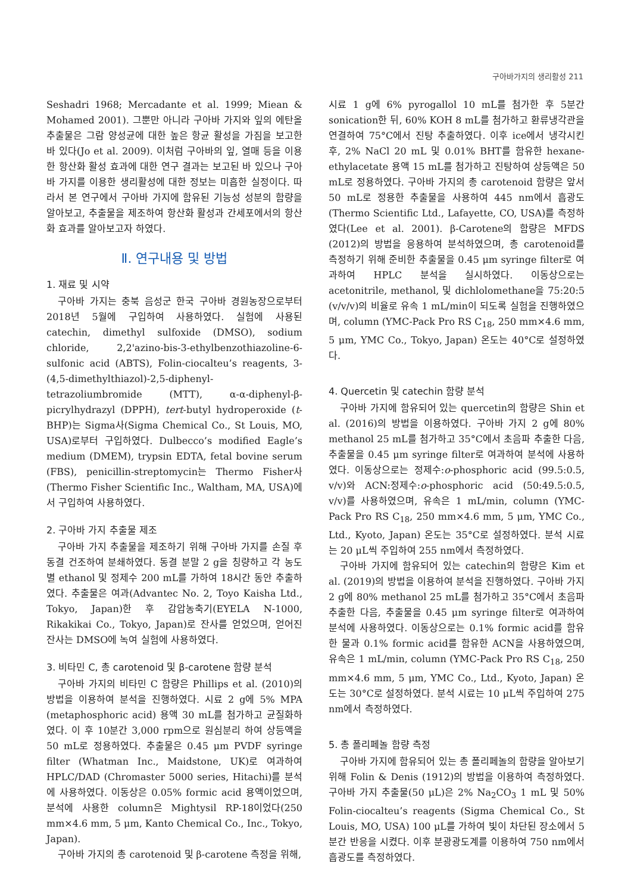구아바가지의 생리활성 211
Seshadri 1968; Mercadante et al. 1999; Miean & Mohamed 2001). 그뿐만 아니라 구아바 가지와 잎의 에탄올 추출물은 그람 양성균에 대한 높은 항균 활성을 가짐을 보고한 바 있다(Jo et al. 2009). 이처럼 구아바의 잎, 열매 등을 이용한 항산화 활성 효과에 대한 연구 결과는 보고된 바 있으나 구아바 가지를 이용한 생리활성에 대한 정보는 미흡한 실정이다. 따라서 본 연구에서 구아바 가지에 함유된 기능성 성분의 함량을 알아보고, 추출물을 제조하여 항산화 활성과 간세포에서의 항산화 효과를 알아보고자 하였다.
Ⅱ. 연구내용 및 방법
1. 재료 및 시약
구아바 가지는 충북 음성군 한국 구아바 경원농장으로부터 2018년 5월에 구입하여 사용하였다. 실험에 사용된 catechin, dimethyl sulfoxide (DMSO), sodium chloride, 2,2'azino-bis-3-ethylbenzothiazoline-6-sulfonic acid (ABTS), Folin-ciocalteu’s reagents, 3-(4,5-dimethylthiazol)-2,5-diphenyl-tetrazoliumbromide (MTT), α-α-diphenyl-β-picrylhydrazyl (DPPH), tert-butyl hydroperoxide (t-BHP)는 Sigma사(Sigma Chemical Co., St Louis, MO, USA)로부터 구입하였다. Dulbecco’s modified Eagle’s medium (DMEM), trypsin EDTA, fetal bovine serum (FBS), penicillin-streptomycin는 Thermo Fisher사(Thermo Fisher Scientific Inc., Waltham, MA, USA)에서 구입하여 사용하였다.
2. 구아바 가지 추출물 제조
구아바 가지 추출물을 제조하기 위해 구아바 가지를 손질 후 동결 건조하여 분쇄하였다. 동결 분말 2 g을 칭량하고 각 농도별 ethanol 및 정제수 200 mL를 가하여 18시간 동안 추출하였다. 추출물은 여과(Advantec No. 2, Toyo Kaisha Ltd., Tokyo, Japan)한 후 감압농축기(EYELA N-1000, Rikakikai Co., Tokyo, Japan)로 잔사를 얻었으며, 얻어진 잔사는 DMSO에 녹여 실험에 사용하였다.
3. 비타민 C, 총 carotenoid 및 β-carotene 함량 분석
구아바 가지의 비타민 C 함량은 Phillips et al. (2010)의 방법을 이용하여 분석을 진행하였다. 시료 2 g에 5% MPA (metaphosphoric acid) 용액 30 mL를 첨가하고 균질화하였다. 이 후 10분간 3,000 rpm으로 원심분리 하여 상등액을 50 mL로 정용하였다. 추출물은 0.45 μm PVDF syringe filter (Whatman Inc., Maidstone, UK)로 여과하여 HPLC/DAD (Chromaster 5000 series, Hitachi)를 분석에 사용하였다. 이동상은 0.05% formic acid 용액이었으며, 분석에 사용한 column은 Mightysil RP-18이었다(250 mm×4.6 mm, 5 μm, Kanto Chemical Co., Inc., Tokyo, Japan).
구아바 가지의 총 carotenoid 및 β-carotene 측정을 위해,
시료 1 g에 6% pyrogallol 10 mL를 첨가한 후 5분간 sonication한 뒤, 60% KOH 8 mL를 첨가하고 환류냉각관을 연결하여 75°C에서 진탕 추출하였다. 이후 ice에서 냉각시킨 후, 2% NaCl 20 mL 및 0.01% BHT를 함유한 hexane-ethylacetate 용액 15 mL를 첨가하고 진탕하여 상등액은 50 mL로 정용하였다. 구아바 가지의 총 carotenoid 함량은 앞서 50 mL로 정용한 추출물을 사용하여 445 nm에서 흡광도(Thermo Scientific Ltd., Lafayette, CO, USA)를 측정하였다(Lee et al. 2001). β-Carotene의 함량은 MFDS (2012)의 방법을 응용하여 분석하였으며, 총 carotenoid를 측정하기 위해 준비한 추출물을 0.45 μm syringe filter로 여과하여 HPLC 분석을 실시하였다. 이동상으로는 acetonitrile, methanol, 및 dichlolomethane을 75:20:5 (v/v/v)의 비율로 유속 1 mL/min이 되도록 실험을 진행하였으며, column (YMC-Pack Pro RS C<sub>18</sub>, 250 mm×4.6 mm, 5 μm, YMC Co., Tokyo, Japan) 온도는 40°C로 설정하였다.
4. Quercetin 및 catechin 함량 분석
구아바 가지에 함유되어 있는 quercetin의 함량은 Shin et al. (2016)의 방법을 이용하였다. 구아바 가지 2 g에 80% methanol 25 mL를 첨가하고 35°C에서 초음파 추출한 다음, 추출물을 0.45 μm syringe filter로 여과하여 분석에 사용하였다. 이동상으로는 정제수:o-phosphoric acid (99.5:0.5, v/v)와 ACN:정제수:o-phosphoric acid (50:49.5:0.5, v/v)를 사용하였으며, 유속은 1 mL/min, column (YMC-Pack Pro RS C<sub>18</sub>, 250 mm×4.6 mm, 5 μm, YMC Co., Ltd., Kyoto, Japan) 온도는 35°C로 설정하였다. 분석 시료는 20 μL씩 주입하여 255 nm에서 측정하였다.
구아바 가지에 함유되어 있는 catechin의 함량은 Kim et al. (2019)의 방법을 이용하여 분석을 진행하였다. 구아바 가지 2 g에 80% methanol 25 mL를 첨가하고 35°C에서 초음파 추출한 다음, 추출물을 0.45 μm syringe filter로 여과하여 분석에 사용하였다. 이동상으로는 0.1% formic acid를 함유한 물과 0.1% formic acid를 함유한 ACN을 사용하였으며, 유속은 1 mL/min, column (YMC-Pack Pro RS C<sub>18</sub>, 250 mm×4.6 mm, 5 μm, YMC Co., Ltd., Kyoto, Japan) 온도는 30°C로 설정하였다. 분석 시료는 10 μL씩 주입하여 275 nm에서 측정하였다.
5. 총 폴리페놀 함량 측정
구아바 가지에 함유되어 있는 총 폴리페놀의 함량을 알아보기 위해 Folin & Denis (1912)의 방법을 이용하여 측정하였다. 구아바 가지 추출물(50 μL)은 2% Na<sub>2</sub>CO<sub>3</sub> 1 mL 및 50% Folin-ciocalteu’s reagents (Sigma Chemical Co., St Louis, MO, USA) 100 μL를 가하여 빛이 차단된 장소에서 5분간 반응을 시켰다. 이후 분광광도계를 이용하여 750 nm에서 흡광도를 측정하였다.